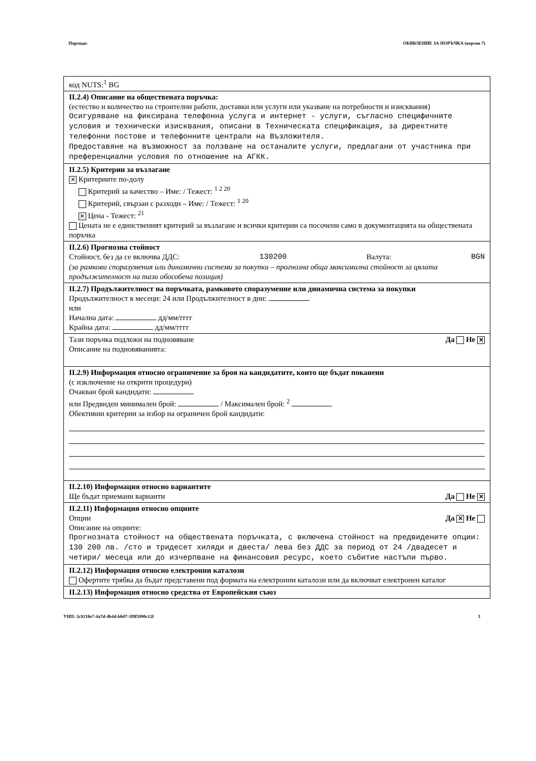Партида: ОБЯВЛЕНИЕ ЗА ПОРЪЧКА (версия 7)
код NUTS:<sup>1</sup> BG
II.2.4) Описание на обществената поръчка:
(естество и количество на строителни работи, доставки или услуги или указване на потребности и изисквания)
Осигуряване на фиксирана телефонна услуга и интернет - услуги, съгласно специфичните условия и технически изисквания, описани в Техническата спецификация, за директните телефонни постове и телефонните централи на Възложителя.
Предоставяне на възможност за ползване на останалите услуги, предлагани от участника при преференциални условия по отношение на АГКК.
II.2.5) Критерии за възлагане
✕ Критериите по-долу
Критерий за качество – Име: / Тежест: <sup>1 2 20</sup>
Критерий, свързан с разходи – Име: / Тежест: <sup>1 20</sup>
✕ Цена - Тежест: <sup>21</sup>
Цената не е единственият критерий за възлагане и всички критерии са посочени само в документацията на обществената поръчка
II.2.6) Прогнозна стойност
Стойност, без да се включва ДДС: 130200 Валута: BGN
(за рамкови споразумения или динамични системи за покупки – прогнозна обща максимална стойност за цялата продължителност на тази обособена позиция)
II.2.7) Продължителност на поръчката, рамковото споразумение или динамична система за покупки
Продължителност в месеци: 24 или Продължителност в дни:
или
Начална дата: дд/мм/гггг
Крайна дата: дд/мм/гггг
Тази поръчка подлежи на подновяване Да Не ✕
Описание на подновяванията:
II.2.9) Информация относно ограничение за броя на кандидатите, които ще бъдат поканени
(с изключение на открити процедури)
Очакван брой кандидати:
или Предвиден минимален брой: / Максимален брой: <sup>2</sup>
Обективни критерии за избор на ограничен брой кандидати:
II.2.10) Информация относно вариантите
Ще бъдат приемани варианти Да Не ✕
II.2.11) Информация относно опциите
Опции Да ✕ Не
Описание на опциите:
Прогнозната стойност на обществената поръчката, с включена стойност на предвидените опции: 130 200 лв. /сто и тридесет хиляди и двеста/ лева без ДДС за период от 24 /двадесет и четири/ месеца или до изчерпване на финансовия ресурс, което събитие настъпи първо.
II.2.12) Информация относно електронни каталози
Офертите трябва да бъдат представени под формата на електронни каталози или да включват електронен каталог
II.2.13) Информация относно средства от Европейския съюз
УНП: 2c9218e7-4a7d-4b4d-bb07-1f9f5990c12f 3